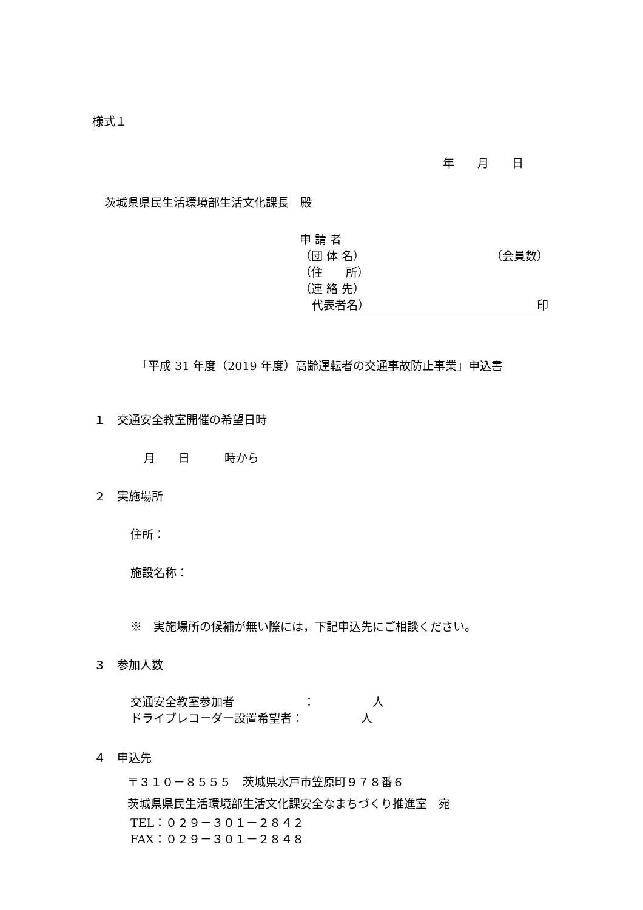様式１
年　　月　　日
茨城県県民生活環境部生活文化課長　殿
申 請 者
（団 体 名） （会員数）
（住　　所）
（連 絡 先）
代表者名） 印
「平成 31 年度（2019 年度）高齢運転者の交通事故防止事業」申込書
１　交通安全教室開催の希望日時
月　　日　　　時から
２　実施場所
住所：
施設名称：
※　実施場所の候補が無い際には，下記申込先にご相談ください。
３　参加人数
交通安全教室参加者　　　　　　：　　　　　人 ドライブレコーダー設置希望者：　　　　　人
４　申込先
〒３１０－８５５５　茨城県水戸市笠原町９７８番６
茨城県県民生活環境部生活文化課安全なまちづくり推進室　宛
TEL：０２９－３０１－２８４２
FAX：０２９－３０１－２８４８